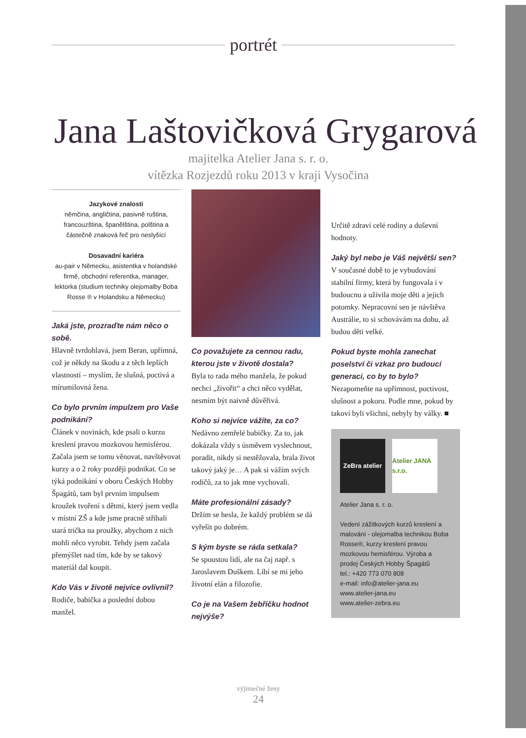portrét
Jana Laštovičková Grygarová
majitelka Atelier Jana s. r. o.
vítězka Rozjezdů roku 2013 v kraji Vysočina
Jazykové znalosti
němčina, angličtina, pasivně ruština, francouzština, španělština, polština a částečně znaková řeč pro neslyšící
Dosavadní kariéra
au-pair v Německu, asistentka v holandské firmě, obchodní referentka, manager, lektorka (studium techniky olejomalby Boba Rosse ® v Holandsku a Německu)
Jaká jste, prozraďte nám něco o sobě.
Hlavně tvrdohlavá, jsem Beran, upřímná, což je někdy na škodu a z těch lepších vlastností – myslím, že slušná, poctivá a mírumilovná žena.
Co bylo prvním impulzem pro Vaše podnikání?
Článek v novinách, kde psali o kurzu kreslení pravou mozkovou hemisférou. Začala jsem se tomu věnovat, navštěvovat kurzy a o 2 roky později podnikat. Co se týká podnikání v oboru Českých Hobby Špagátů, tam byl prvním impulsem kroužek tvoření s dětmi, který jsem vedla v místní ZŠ a kde jsme pracně stříhali stará trička na proužky, abychom z nich mohli něco vyrobit. Tehdy jsem začala přemýšlet nad tím, kde by se takový materiál dal koupit.
Kdo Vás v životě nejvíce ovlivnil?
Rodiče, babička a poslední dobou manžel.
Co považujete za cennou radu, kterou jste v životě dostala?
Byla to rada mého manžela, že pokud nechci „živořit“ a chci něco vydělat, nesmím být naivně důvěřivá.
Koho si nejvíce vážíte, za co?
Nedávno zemřelé babičky. Za to, jak dokázala vždy s úsměvem vyslechnout, poradit, nikdy si nestěžovala, brala život takový jaký je… A pak si vážím svých rodičů, za to jak mne vychovali.
Máte profesionální zásady?
Držím se hesla, že každý problém se dá vyřešit po dobrém.
S kým byste se ráda setkala?
Se spoustou lidí, ale na čaj např. s Jaroslavem Duškem. Líbí se mi jeho životní elán a filozofie.
Co je na Vašem žebříčku hodnot nejvýše?
Určitě zdraví celé rodiny a duševní hodnoty.
Jaký byl nebo je Váš největší sen?
V současné době to je vybudování stabilní firmy, která by fungovala i v budoucnu a uživila moje děti a jejich potomky. Nepracovní sen je návštěva Austrálie, to si schovávám na dobu, až budou děti velké.
Pokud byste mohla zanechat poselství či vzkaz pro budoucí generaci, co by to bylo?
Nezapomeňte na upřímnost, poctivost, slušnost a pokoru. Podle mne, pokud by takoví byli všichni, nebyly by války. ■
ZeBra atelier
Atelier JANA s.r.o.
Atelier Jana s. r. o.
Vedení zážitkových kurzů kreslení a malování - olejomalba technikou Boba Rosse®, kurzy kreslení pravou mozkovou hemisférou. Výroba a prodej Českých Hobby Špagátů
tel.: +420 773 070 808
e-mail: info@atelier-jana.eu
www.atelier-jana.eu
www.atelier-zebra.eu
výjimečné ženy
24